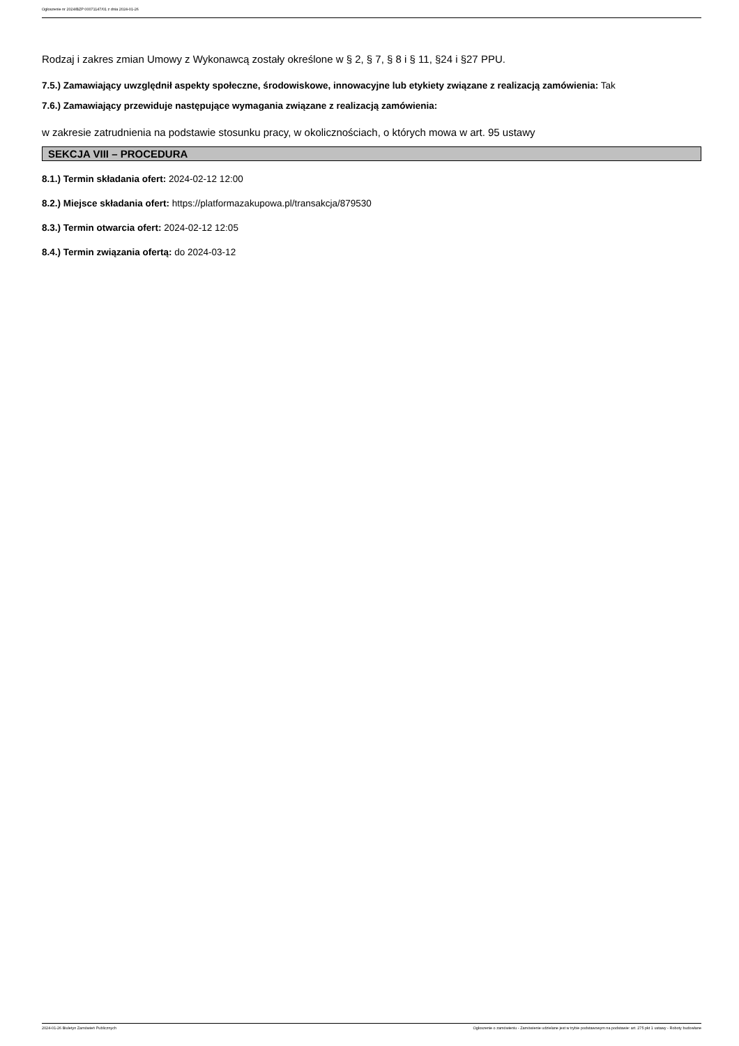Ogłoszenie nr 2024/BZP 00071147/01 z dnia 2024-01-26
Rodzaj i zakres zmian Umowy z Wykonawcą zostały określone w § 2, § 7, § 8 i § 11, §24 i §27 PPU.
7.5.) Zamawiający uwzględnił aspekty społeczne, środowiskowe, innowacyjne lub etykiety związane z realizacją zamówienia: Tak
7.6.) Zamawiający przewiduje następujące wymagania związane z realizacją zamówienia:
w zakresie zatrudnienia na podstawie stosunku pracy, w okolicznościach, o których mowa w art. 95 ustawy
SEKCJA VIII – PROCEDURA
8.1.) Termin składania ofert: 2024-02-12 12:00
8.2.) Miejsce składania ofert: https://platformazakupowa.pl/transakcja/879530
8.3.) Termin otwarcia ofert: 2024-02-12 12:05
8.4.) Termin związania ofertą: do 2024-03-12
2024-01-26 Biuletyn Zamówień Publicznych Ogłoszenie o zamówieniu - Zamówienie udzielane jest w trybie podstawowym na podstawie: art. 275 pkt 1 ustawy - Roboty budowlane